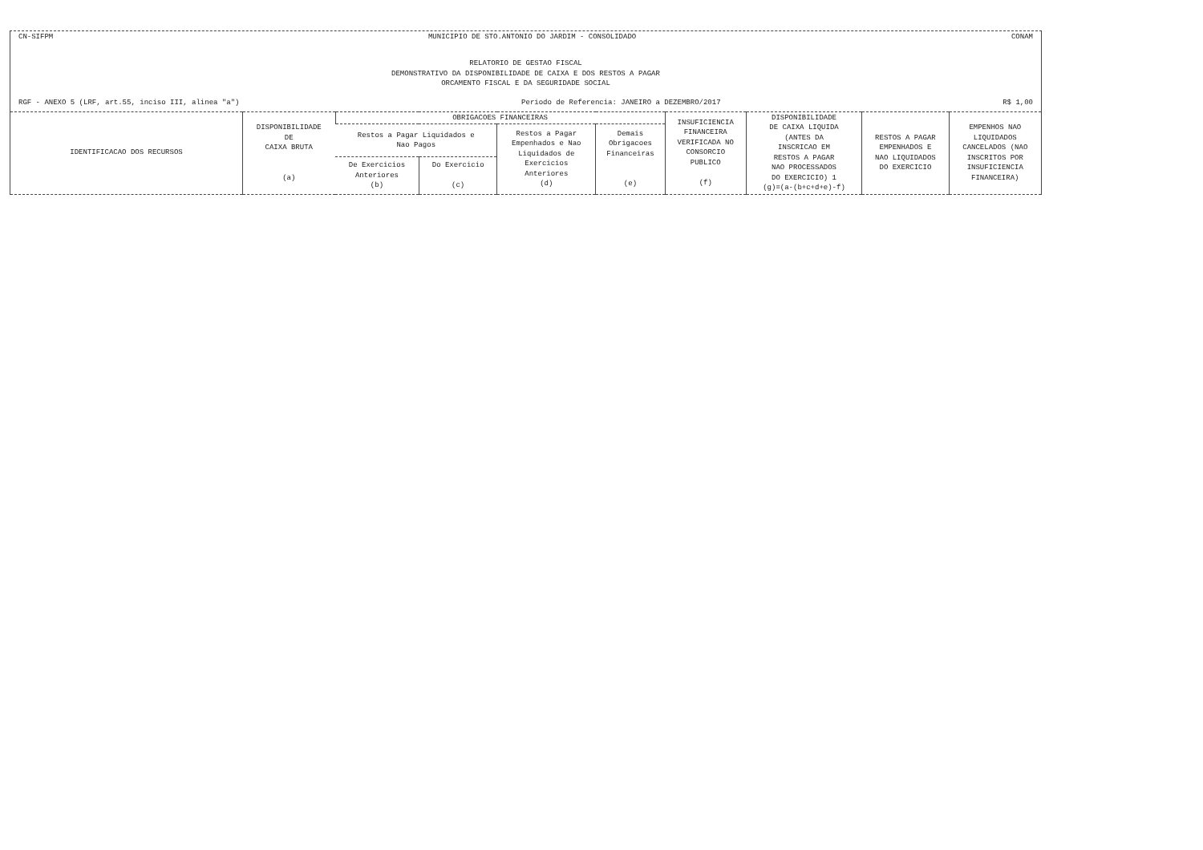CN-SIFPM MUNICIPIO DE STO.ANTONIO DO JARDIM - CONSOLIDADO CONAM
RELATORIO DE GESTAO FISCAL
DEMONSTRATIVO DA DISPONIBILIDADE DE CAIXA E DOS RESTOS A PAGAR
ORCAMENTO FISCAL E DA SEGURIDADE SOCIAL
RGF - ANEXO 5 (LRF, art.55, inciso III, alinea "a") Periodo de Referencia: JANEIRO a DEZEMBRO/2017 R$ 1,00
| IDENTIFICACAO DOS RECURSOS | DISPONIBILIDADE DE CAIXA BRUTA (a) | OBRIGACOES FINANCEIRAS | | | | INSUFICIENCIA FINANCEIRA VERIFICADA NO CONSORCIO PUBLICO (f) | DISPONIBILIDADE DE CAIXA LIQUIDA (ANTES DA INSCRICAO EM RESTOS A PAGAR NAO PROCESSADOS DO EXERCICIO) 1 (g)=(a-(b+c+d+e)-f) | RESTOS A PAGAR EMPENHADOS E NAO LIQUIDADOS DO EXERCICIO | EMPENHOS NAO LIQUIDADOS CANCELADOS (NAO INSCRITOS POR INSUFICIENCIA FINANCEIRA) |
| --- | --- | --- | --- | --- | --- | --- | --- | --- | --- |
| | | Restos a Pagar Liquidados e Nao Pagos | | Restos a Pagar Empenhados e Nao Liquidados de Exercicios Anteriores (d) | Demais Obrigacoes Financeiras (e) | | | | |
| | | De Exercicios Anteriores (b) | Do Exercicio (c) | | | | | | |